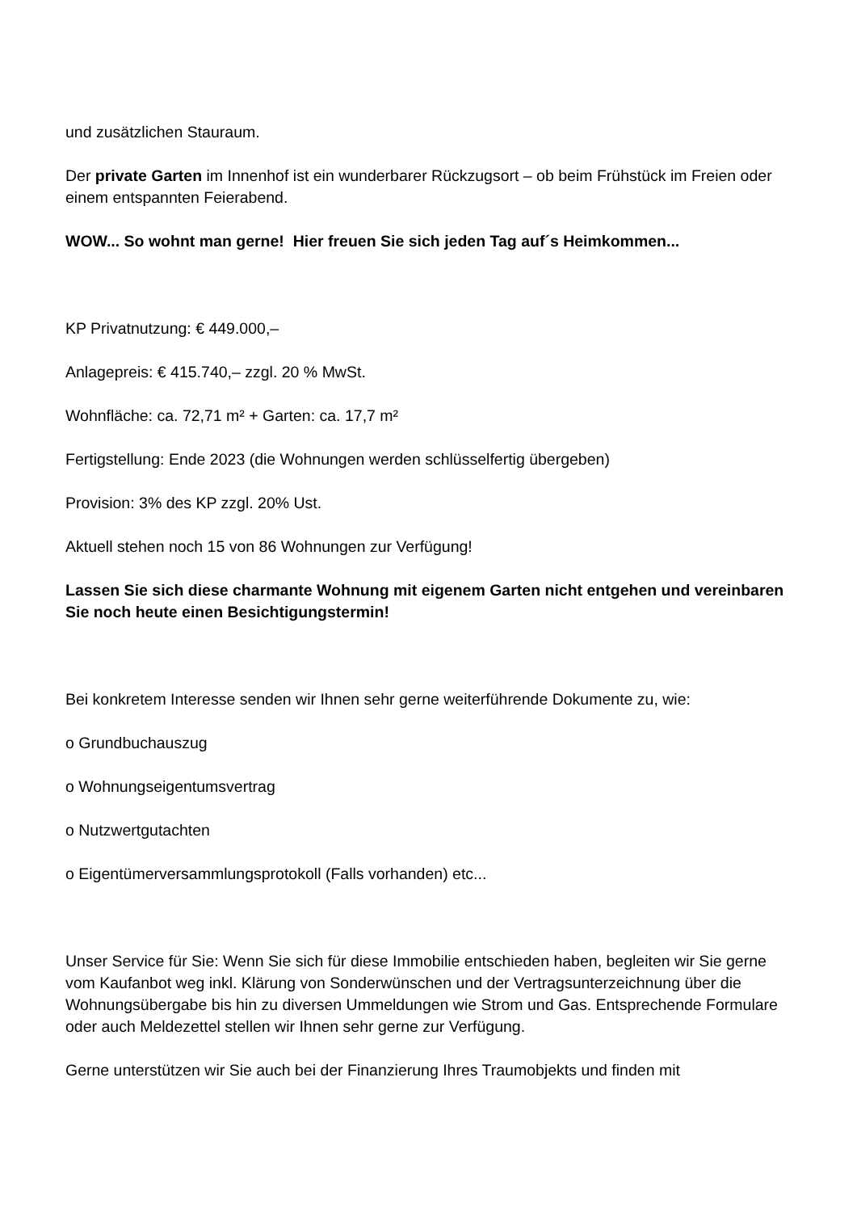und zusätzlichen Stauraum.
Der private Garten im Innenhof ist ein wunderbarer Rückzugsort – ob beim Frühstück im Freien oder einem entspannten Feierabend.
WOW... So wohnt man gerne! Hier freuen Sie sich jeden Tag auf´s Heimkommen...
KP Privatnutzung: € 449.000,–
Anlagepreis: € 415.740,– zzgl. 20 % MwSt.
Wohnfläche: ca. 72,71 m² + Garten: ca. 17,7 m²
Fertigstellung: Ende 2023 (die Wohnungen werden schlüsselfertig übergeben)
Provision: 3% des KP zzgl. 20% Ust.
Aktuell stehen noch 15 von 86 Wohnungen zur Verfügung!
Lassen Sie sich diese charmante Wohnung mit eigenem Garten nicht entgehen und vereinbaren Sie noch heute einen Besichtigungstermin!
Bei konkretem Interesse senden wir Ihnen sehr gerne weiterführende Dokumente zu, wie:
o Grundbuchauszug
o Wohnungseigentumsvertrag
o Nutzwertgutachten
o Eigentümerversammlungsprotokoll (Falls vorhanden) etc...
Unser Service für Sie: Wenn Sie sich für diese Immobilie entschieden haben, begleiten wir Sie gerne vom Kaufanbot weg inkl. Klärung von Sonderwünschen und der Vertragsunterzeichnung über die Wohnungsübergabe bis hin zu diversen Ummeldungen wie Strom und Gas. Entsprechende Formulare oder auch Meldezettel stellen wir Ihnen sehr gerne zur Verfügung.
Gerne unterstützen wir Sie auch bei der Finanzierung Ihres Traumobjekts und finden mit